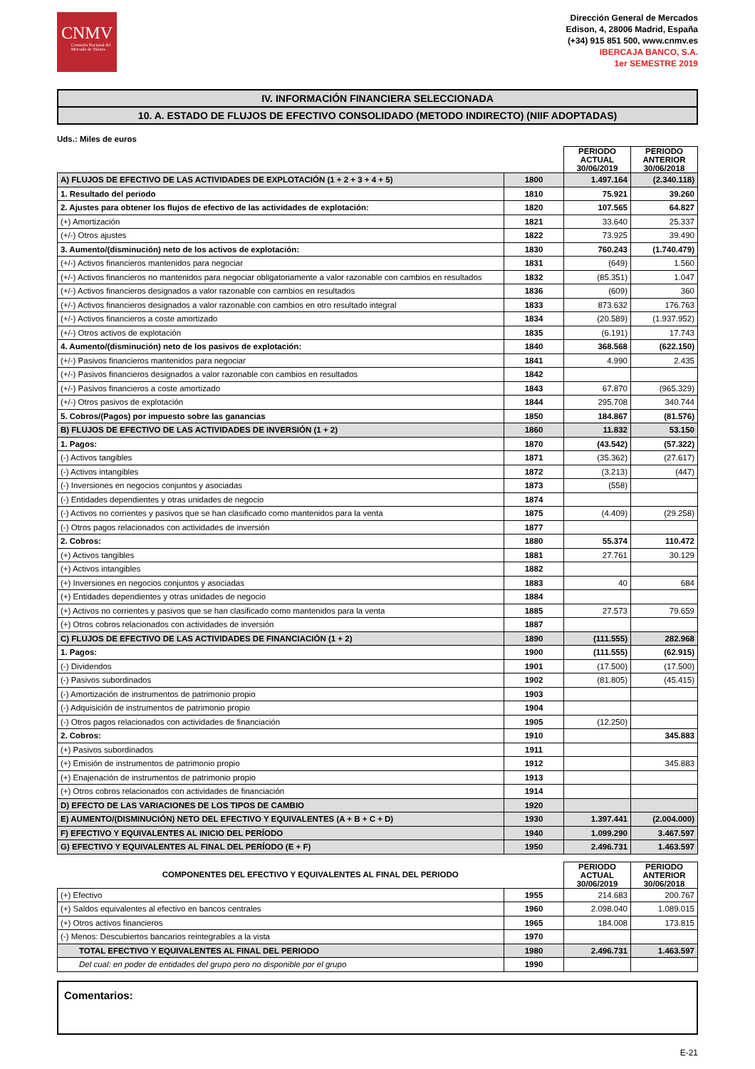CNMV
Comisión Nacional del Mercado de Valores
Dirección General de Mercados
Edison, 4, 28006 Madrid, España
(+34) 915 851 500, www.cnmv.es
IBERCAJA BANCO, S.A.
1er SEMESTRE 2019
IV. INFORMACIÓN FINANCIERA SELECCIONADA
10. A. ESTADO DE FLUJOS DE EFECTIVO CONSOLIDADO (METODO INDIRECTO) (NIIF ADOPTADAS)
Uds.: Miles de euros
| | | PERIODO ACTUAL 30/06/2019 | PERIODO ANTERIOR 30/06/2018 |
| A) FLUJOS DE EFECTIVO DE LAS ACTIVIDADES DE EXPLOTACIÓN (1 + 2 + 3 + 4 + 5) | 1800 | 1.497.164 | (2.340.118) |
| 1. Resultado del periodo | 1810 | 75.921 | 39.260 |
| 2. Ajustes para obtener los flujos de efectivo de las actividades de explotación: | 1820 | 107.565 | 64.827 |
| (+) Amortización | 1821 | 33.640 | 25.337 |
| (+/-) Otros ajustes | 1822 | 73.925 | 39.490 |
| 3. Aumento/(disminución) neto de los activos de explotación: | 1830 | 760.243 | (1.740.479) |
| (+/-) Activos financieros mantenidos para negociar | 1831 | (649) | 1.560 |
| (+/-) Activos financieros no mantenidos para negociar obligatoriamente a valor razonable con cambios en resultados | 1832 | (85.351) | 1.047 |
| (+/-) Activos financieros designados a valor razonable con cambios en resultados | 1836 | (609) | 360 |
| (+/-) Activos financieros designados a valor razonable con cambios en otro resultado integral | 1833 | 873.632 | 176.763 |
| (+/-) Activos financieros a coste amortizado | 1834 | (20.589) | (1.937.952) |
| (+/-) Otros activos de explotación | 1835 | (6.191) | 17.743 |
| 4. Aumento/(disminución) neto de los pasivos de explotación: | 1840 | 368.568 | (622.150) |
| (+/-) Pasivos financieros mantenidos para negociar | 1841 | 4.990 | 2.435 |
| (+/-) Pasivos financieros designados a valor razonable con cambios en resultados | 1842 | | |
| (+/-) Pasivos financieros a coste amortizado | 1843 | 67.870 | (965.329) |
| (+/-) Otros pasivos de explotación | 1844 | 295.708 | 340.744 |
| 5. Cobros/(Pagos) por impuesto sobre las ganancias | 1850 | 184.867 | (81.576) |
| B) FLUJOS DE EFECTIVO DE LAS ACTIVIDADES DE INVERSIÓN (1 + 2) | 1860 | 11.832 | 53.150 |
| 1. Pagos: | 1870 | (43.542) | (57.322) |
| (-) Activos tangibles | 1871 | (35.362) | (27.617) |
| (-) Activos intangibles | 1872 | (3.213) | (447) |
| (-) Inversiones en negocios conjuntos y asociadas | 1873 | (558) | |
| (-) Entidades dependientes y otras unidades de negocio | 1874 | | |
| (-) Activos no corrientes y pasivos que se han clasificado como mantenidos para la venta | 1875 | (4.409) | (29.258) |
| (-) Otros pagos relacionados con actividades de inversión | 1877 | | |
| 2. Cobros: | 1880 | 55.374 | 110.472 |
| (+) Activos tangibles | 1881 | 27.761 | 30.129 |
| (+) Activos intangibles | 1882 | | |
| (+) Inversiones en negocios conjuntos y asociadas | 1883 | 40 | 684 |
| (+) Entidades dependientes y otras unidades de negocio | 1884 | | |
| (+) Activos no corrientes y pasivos que se han clasificado como mantenidos para la venta | 1885 | 27.573 | 79.659 |
| (+) Otros cobros relacionados con actividades de inversión | 1887 | | |
| C) FLUJOS DE EFECTIVO DE LAS ACTIVIDADES DE FINANCIACIÓN (1 + 2) | 1890 | (111.555) | 282.968 |
| 1. Pagos: | 1900 | (111.555) | (62.915) |
| (-) Dividendos | 1901 | (17.500) | (17.500) |
| (-) Pasivos subordinados | 1902 | (81.805) | (45.415) |
| (-) Amortización de instrumentos de patrimonio propio | 1903 | | |
| (-) Adquisición de instrumentos de patrimonio propio | 1904 | | |
| (-) Otros pagos relacionados con actividades de financiación | 1905 | (12.250) | |
| 2. Cobros: | 1910 | | 345.883 |
| (+) Pasivos subordinados | 1911 | | |
| (+) Emisión de instrumentos de patrimonio propio | 1912 | | 345.883 |
| (+) Enajenación de instrumentos de patrimonio propio | 1913 | | |
| (+) Otros cobros relacionados con actividades de financiación | 1914 | | |
| D) EFECTO DE LAS VARIACIONES DE LOS TIPOS DE CAMBIO | 1920 | | |
| E) AUMENTO/(DISMINUCIÓN) NETO DEL EFECTIVO Y EQUIVALENTES (A + B + C + D) | 1930 | 1.397.441 | (2.004.000) |
| F) EFECTIVO Y EQUIVALENTES AL INICIO DEL PERÍODO | 1940 | 1.099.290 | 3.467.597 |
| G) EFECTIVO Y EQUIVALENTES AL FINAL DEL PERÍODO (E + F) | 1950 | 2.496.731 | 1.463.597 |
| COMPONENTES DEL EFECTIVO Y EQUIVALENTES AL FINAL DEL PERIODO | | PERIODO ACTUAL 30/06/2019 | PERIODO ANTERIOR 30/06/2018 |
| (+) Efectivo | 1955 | 214.683 | 200.767 |
| (+) Saldos equivalentes al efectivo en bancos centrales | 1960 | 2.098.040 | 1.089.015 |
| (+) Otros activos financieros | 1965 | 184.008 | 173.815 |
| (-) Menos: Descubiertos bancarios reintegrables a la vista | 1970 | | |
| TOTAL EFECTIVO Y EQUIVALENTES AL FINAL DEL PERIODO | 1980 | 2.496.731 | 1.463.597 |
| Del cual: en poder de entidades del grupo pero no disponible por el grupo | 1990 | | |
Comentarios:
E-21